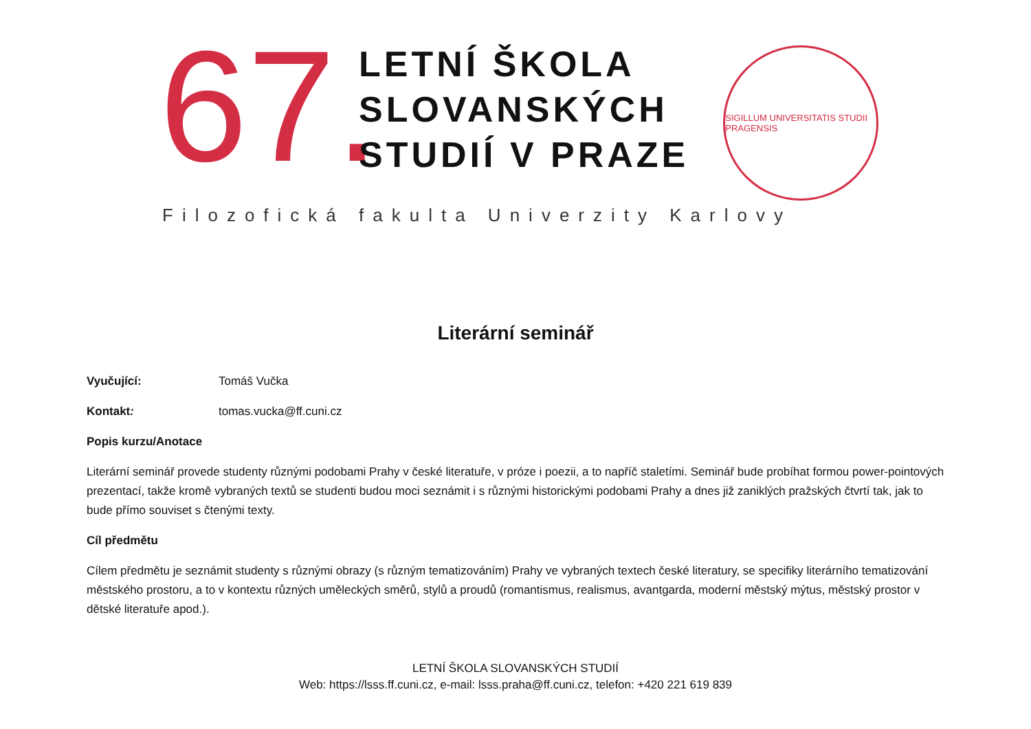67.
LETNÍ ŠKOLA
SLOVANSKÝCH
STUDIÍ V PRAZE
SIGILLUM UNIVERSITATIS STUDII PRAGENSIS
Filozofická fakulta Univerzity Karlovy
Literární seminář
Vyučující: Tomáš Vučka
Kontakt: tomas.vucka@ff.cuni.cz
Popis kurzu/Anotace
Literární seminář provede studenty různými podobami Prahy v české literatuře, v próze i poezii, a to napříč staletími. Seminář bude probíhat formou power-pointových prezentací, takže kromě vybraných textů se studenti budou moci seznámit i s různými historickými podobami Prahy a dnes již zaniklých pražských čtvrtí tak, jak to bude přímo souviset s čtenými texty.
Cíl předmětu
Cílem předmětu je seznámit studenty s různými obrazy (s různým tematizováním) Prahy ve vybraných textech české literatury, se specifiky literárního tematizování městského prostoru, a to v kontextu různých uměleckých směrů, stylů a proudů (romantismus, realismus, avantgarda, moderní městský mýtus, městský prostor v dětské literatuře apod.).
LETNÍ ŠKOLA SLOVANSKÝCH STUDIÍ
Web: https://lsss.ff.cuni.cz, e-mail: lsss.praha@ff.cuni.cz, telefon: +420 221 619 839